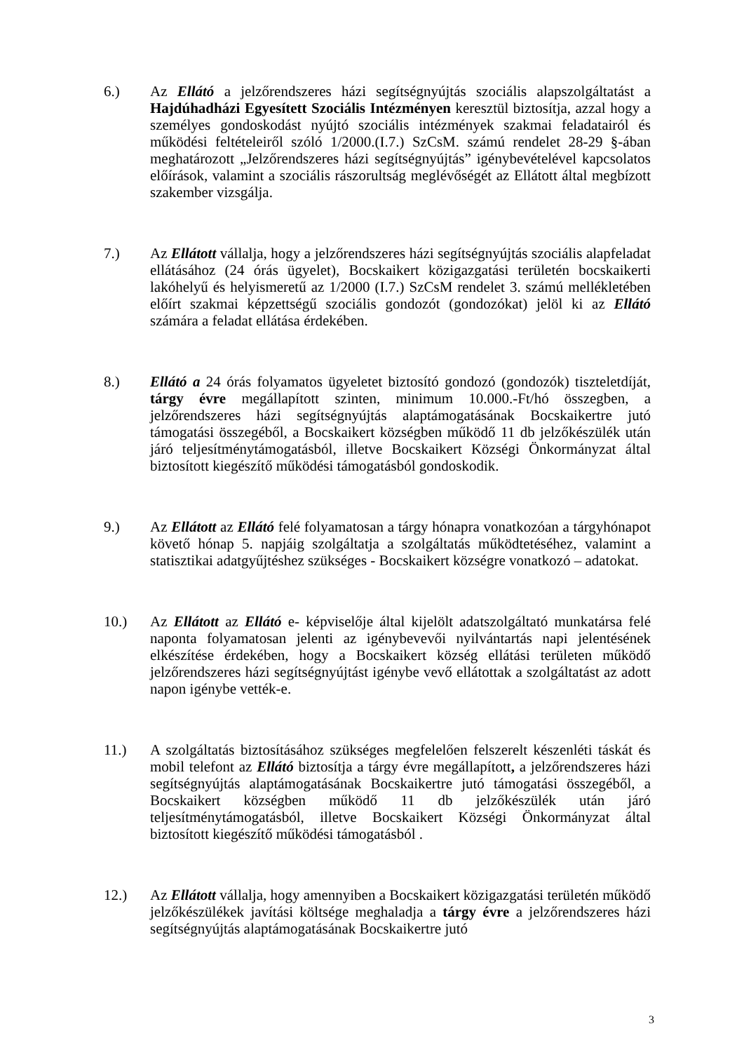6.) Az Ellátó a jelzőrendszeres házi segítségnyújtás szociális alapszolgáltatást a Hajdúhadházi Egyesített Szociális Intézményen keresztül biztosítja, azzal hogy a személyes gondoskodást nyújtó szociális intézmények szakmai feladatairól és működési feltételeiről szóló 1/2000.(I.7.) SzCsM. számú rendelet 28-29 §-ában meghatározott „Jelzőrendszeres házi segítségnyújtás” igénybevételével kapcsolatos előírások, valamint a szociális rászorultság meglévőségét az Ellátott által megbízott szakember vizsgálja.
7.) Az Ellátott vállalja, hogy a jelzőrendszeres házi segítségnyújtás szociális alapfeladat ellátásához (24 órás ügyelet), Bocskaikert közigazgatási területén bocskaikerti lakóhelyű és helyismeretű az 1/2000 (I.7.) SzCsM rendelet 3. számú mellékletében előírt szakmai képzettségű szociális gondozót (gondozókat) jelöl ki az Ellátó számára a feladat ellátása érdekében.
8.) Ellátó a 24 órás folyamatos ügyeletet biztosító gondozó (gondozók) tiszteletdíját, tárgy évre megállapított szinten, minimum 10.000.-Ft/hó összegben, a jelzőrendszeres házi segítségnyújtás alaptámogatásának Bocskaikertre jutó támogatási összegéből, a Bocskaikert községben működő 11 db jelzőkészülék után járó teljesítménytámogatásból, illetve Bocskaikert Községi Önkormányzat által biztosított kiegészítő működési támogatásból gondoskodik.
9.) Az Ellátott az Ellátó felé folyamatosan a tárgy hónapra vonatkozóan a tárgyhónapot követő hónap 5. napjáig szolgáltatja a szolgáltatás működtetéséhez, valamint a statisztikai adatgyűjtéshez szükséges - Bocskaikert községre vonatkozó – adatokat.
10.) Az Ellátott az Ellátó e- képviselője által kijelölt adatszolgáltató munkatársa felé naponta folyamatosan jelenti az igénybevevői nyilvántartás napi jelentésének elkészítése érdekében, hogy a Bocskaikert község ellátási területen működő jelzőrendszeres házi segítségnyújtást igénybe vevő ellátottak a szolgáltatást az adott napon igénybe vették-e.
11.) A szolgáltatás biztosításához szükséges megfelelően felszerelt készenléti táskát és mobil telefont az Ellátó biztosítja a tárgy évre megállapított, a jelzőrendszeres házi segítségnyújtás alaptámogatásának Bocskaikertre jutó támogatási összegéből, a Bocskaikert községben működő 11 db jelzőkészülék után járó teljesítménytámogatásból, illetve Bocskaikert Községi Önkormányzat által biztosított kiegészítő működési támogatásból .
12.) Az Ellátott vállalja, hogy amennyiben a Bocskaikert közigazgatási területén működő jelzőkészülékek javítási költsége meghaladja a tárgy évre a jelzőrendszeres házi segítségnyújtás alaptámogatásának Bocskaikertre jutó
3